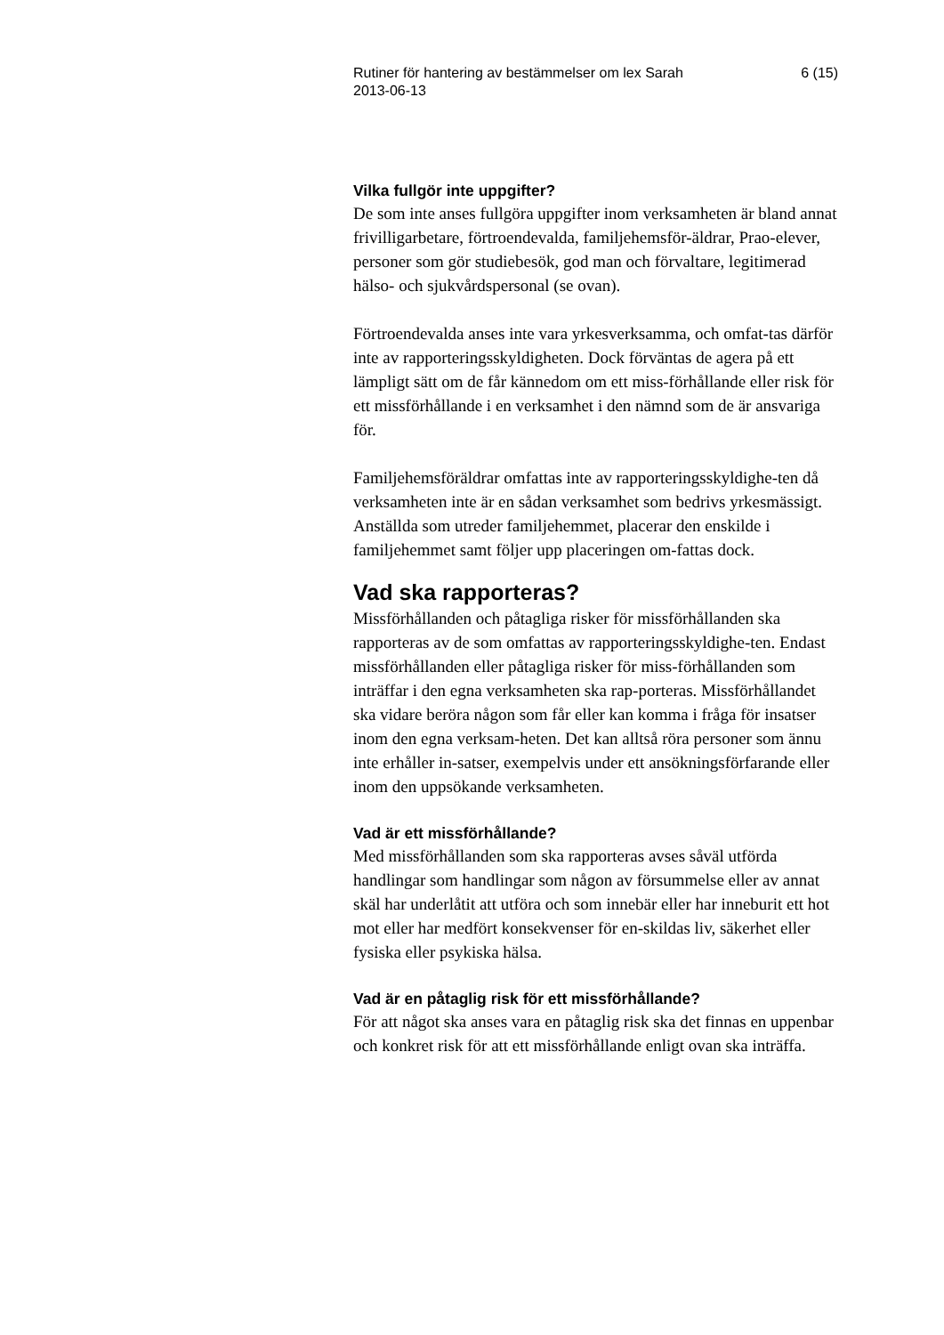Rutiner för hantering av bestämmelser om lex Sarah
2013-06-13 6 (15)
Vilka fullgör inte uppgifter?
De som inte anses fullgöra uppgifter inom verksamheten är bland annat frivilligarbetare, förtroendevalda, familjehemsför-äldrar, Prao-elever, personer som gör studiebesök, god man och förvaltare, legitimerad hälso- och sjukvårdspersonal (se ovan).
Förtroendevalda anses inte vara yrkesverksamma, och omfat-tas därför inte av rapporteringsskyldigheten. Dock förväntas de agera på ett lämpligt sätt om de får kännedom om ett miss-förhållande eller risk för ett missförhållande i en verksamhet i den nämnd som de är ansvariga för.
Familjehemsföräldrar omfattas inte av rapporteringsskyldighe-ten då verksamheten inte är en sådan verksamhet som bedrivs yrkesmässigt. Anställda som utreder familjehemmet, placerar den enskilde i familjehemmet samt följer upp placeringen om-fattas dock.
Vad ska rapporteras?
Missförhållanden och påtagliga risker för missförhållanden ska rapporteras av de som omfattas av rapporteringsskyldighe-ten. Endast missförhållanden eller påtagliga risker för miss-förhållanden som inträffar i den egna verksamheten ska rap-porteras. Missförhållandet ska vidare beröra någon som får eller kan komma i fråga för insatser inom den egna verksam-heten. Det kan alltså röra personer som ännu inte erhåller in-satser, exempelvis under ett ansökningsförfarande eller inom den uppsökande verksamheten.
Vad är ett missförhållande?
Med missförhållanden som ska rapporteras avses såväl utförda handlingar som handlingar som någon av försummelse eller av annat skäl har underlåtit att utföra och som innebär eller har inneburit ett hot mot eller har medfört konsekvenser för en-skildas liv, säkerhet eller fysiska eller psykiska hälsa.
Vad är en påtaglig risk för ett missförhållande?
För att något ska anses vara en påtaglig risk ska det finnas en uppenbar och konkret risk för att ett missförhållande enligt ovan ska inträffa.